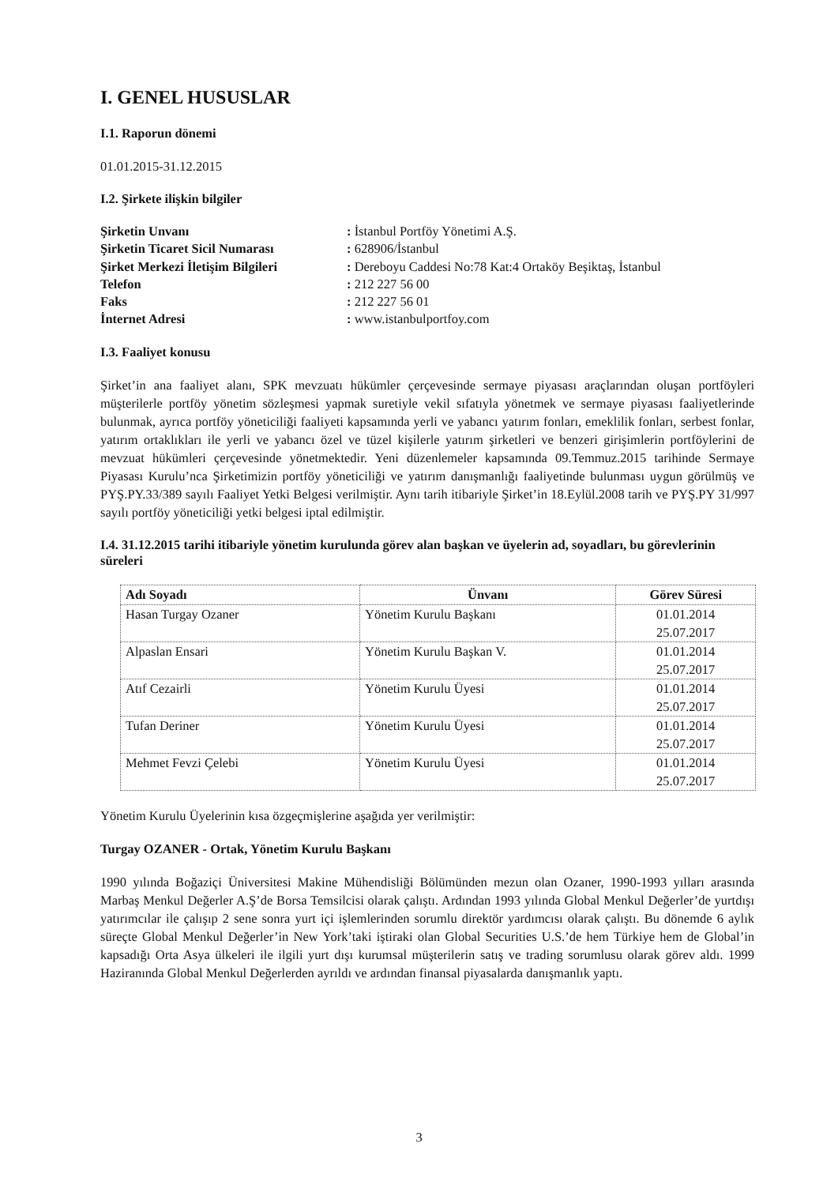I. GENEL HUSUSLAR
I.1. Raporun dönemi
01.01.2015-31.12.2015
I.2. Şirkete ilişkin bilgiler
| Şirketin Unvanı | : İstanbul Portföy Yönetimi A.Ş. |
| Şirketin Ticaret Sicil Numarası | : 628906/İstanbul |
| Şirket Merkezi İletişim Bilgileri | : Dereboyu Caddesi No:78 Kat:4 Ortaköy Beşiktaş, İstanbul |
| Telefon | : 212 227 56 00 |
| Faks | : 212 227 56 01 |
| İnternet Adresi | : www.istanbulportfoy.com |
I.3. Faaliyet konusu
Şirket’in ana faaliyet alanı, SPK mevzuatı hükümler çerçevesinde sermaye piyasası araçlarından oluşan portföyleri müşterilerle portföy yönetim sözleşmesi yapmak suretiyle vekil sıfatıyla yönetmek ve sermaye piyasası faaliyetlerinde bulunmak, ayrıca portföy yöneticiliği faaliyeti kapsamında yerli ve yabancı yatırım fonları, emeklilik fonları, serbest fonlar, yatırım ortaklıkları ile yerli ve yabancı özel ve tüzel kişilerle yatırım şirketleri ve benzeri girişimlerin portföylerini de mevzuat hükümleri çerçevesinde yönetmektedir. Yeni düzenlemeler kapsamında 09.Temmuz.2015 tarihinde Sermaye Piyasası Kurulu’nca Şirketimizin portföy yöneticiliği ve yatırım danışmanlığı faaliyetinde bulunması uygun görülmüş ve PYŞ.PY.33/389 sayılı Faaliyet Yetki Belgesi verilmiştir. Aynı tarih itibariyle Şirket’in 18.Eylül.2008 tarih ve PYŞ.PY 31/997 sayılı portföy yöneticiliği yetki belgesi iptal edilmiştir.
I.4. 31.12.2015 tarihi itibariyle yönetim kurulunda görev alan başkan ve üyelerin ad, soyadları, bu görevlerinin süreleri
| Adı Soyadı | Ünvanı | Görev Süresi |
| --- | --- | --- |
| Hasan Turgay Ozaner | Yönetim Kurulu Başkanı | 01.01.2014 25.07.2017 |
| Alpaslan Ensari | Yönetim Kurulu Başkan V. | 01.01.2014 25.07.2017 |
| Atıf Cezairli | Yönetim Kurulu Üyesi | 01.01.2014 25.07.2017 |
| Tufan Deriner | Yönetim Kurulu Üyesi | 01.01.2014 25.07.2017 |
| Mehmet Fevzi Çelebi | Yönetim Kurulu Üyesi | 01.01.2014 25.07.2017 |
Yönetim Kurulu Üyelerinin kısa özgeçmişlerine aşağıda yer verilmiştir:
Turgay OZANER - Ortak, Yönetim Kurulu Başkanı
1990 yılında Boğaziçi Üniversitesi Makine Mühendisliği Bölümünden mezun olan Ozaner, 1990-1993 yılları arasında Marbaş Menkul Değerler A.Ş’de Borsa Temsilcisi olarak çalıştı. Ardından 1993 yılında Global Menkul Değerler’de yurtdışı yatırımcılar ile çalışıp 2 sene sonra yurt içi işlemlerinden sorumlu direktör yardımcısı olarak çalıştı. Bu dönemde 6 aylık süreçte Global Menkul Değerler’in New York’taki iştiraki olan Global Securities U.S.’de hem Türkiye hem de Global’in kapsadığı Orta Asya ülkeleri ile ilgili yurt dışı kurumsal müşterilerin satış ve trading sorumlusu olarak görev aldı. 1999 Haziranında Global Menkul Değerlerden ayrıldı ve ardından finansal piyasalarda danışmanlık yaptı.
3